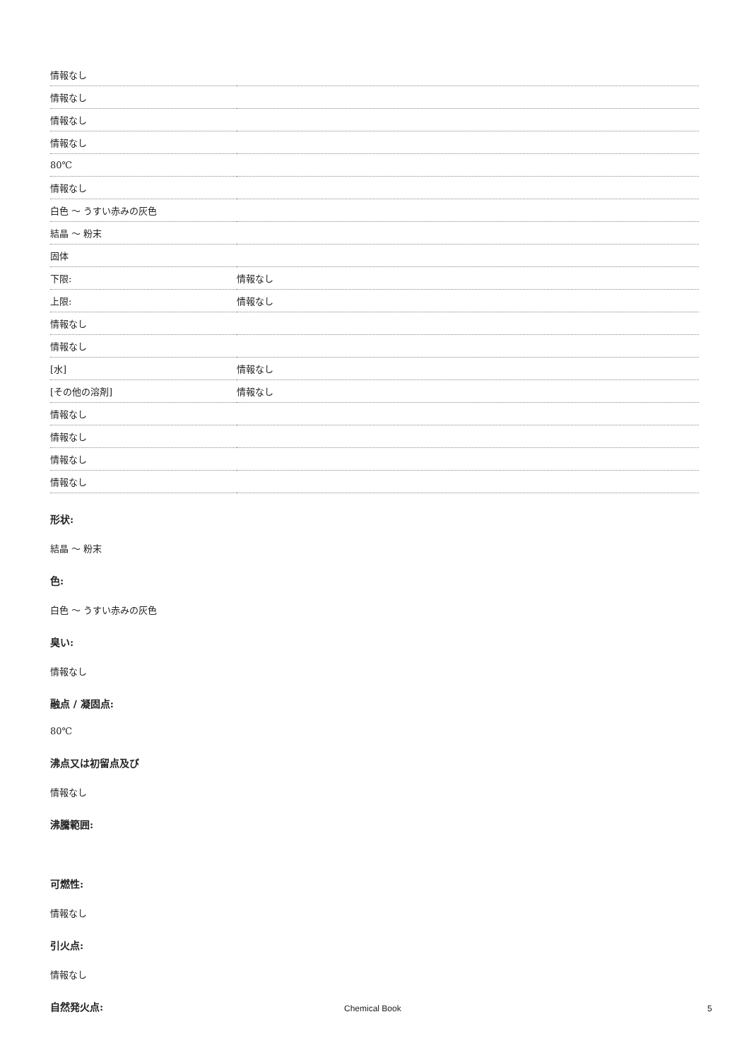| 情報なし | |
| 情報なし | |
| 情報なし | |
| 情報なし | |
| 80℃ | |
| 情報なし | |
| 白色 ～ うすい赤みの灰色 | |
| 結晶 ～ 粉末 | |
| 固体 | |
| 下限: | 情報なし |
| 上限: | 情報なし |
| 情報なし | |
| 情報なし | |
| [水] | 情報なし |
| [その他の溶剤] | 情報なし |
| 情報なし | |
| 情報なし | |
| 情報なし | |
| 情報なし | |
形状:
結晶 ～ 粉末
色:
白色 ～ うすい赤みの灰色
臭い:
情報なし
融点 / 凝固点:
80℃
沸点又は初留点及び
情報なし
沸騰範囲:
可燃性:
情報なし
引火点:
情報なし
自然発火点:
Chemical Book 5